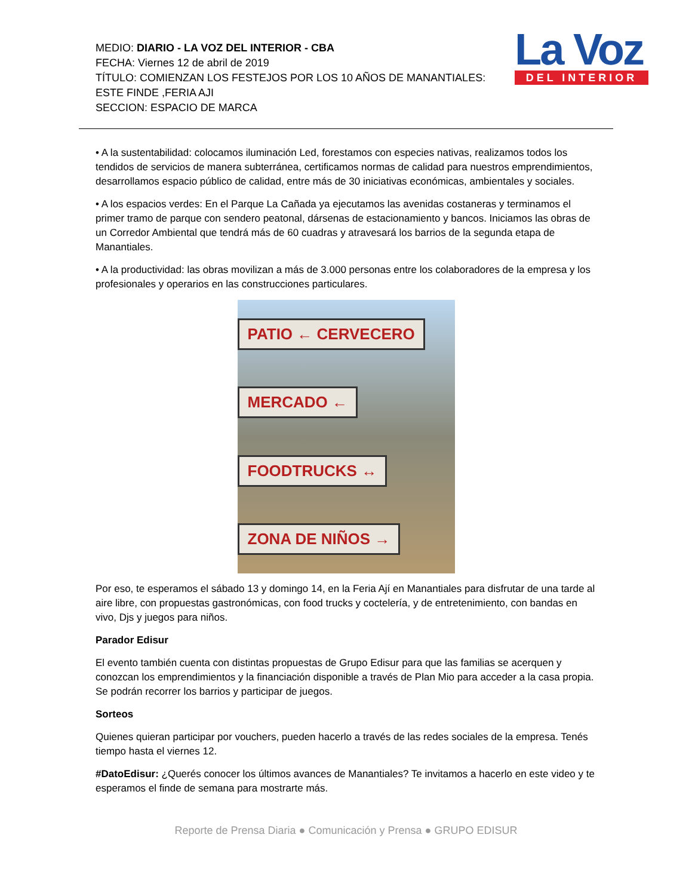MEDIO: DIARIO - LA VOZ DEL INTERIOR - CBA
FECHA: Viernes 12 de abril de 2019
TÍTULO: COMIENZAN LOS FESTEJOS POR LOS 10 AÑOS DE MANANTIALES: ESTE FINDE ,FERIA AJI
SECCION: ESPACIO DE MARCA
La Voz
DEL INTERIOR
• A la sustentabilidad: colocamos iluminación Led, forestamos con especies nativas, realizamos todos los tendidos de servicios de manera subterránea, certificamos normas de calidad para nuestros emprendimientos, desarrollamos espacio público de calidad, entre más de 30 iniciativas económicas, ambientales y sociales.
• A los espacios verdes: En el Parque La Cañada ya ejecutamos las avenidas costaneras y terminamos el primer tramo de parque con sendero peatonal, dársenas de estacionamiento y bancos. Iniciamos las obras de un Corredor Ambiental que tendrá más de 60 cuadras y atravesará los barrios de la segunda etapa de Manantiales.
• A la productividad: las obras movilizan a más de 3.000 personas entre los colaboradores de la empresa y los profesionales y operarios en las construcciones particulares.
PATIO ← CERVECERO
MERCADO ←
FOODTRUCKS ↔
ZONA DE NIÑOS →
Por eso, te esperamos el sábado 13 y domingo 14, en la Feria Ají en Manantiales para disfrutar de una tarde al aire libre, con propuestas gastronómicas, con food trucks y coctelería, y de entretenimiento, con bandas en vivo, Djs y juegos para niños.
Parador Edisur
El evento también cuenta con distintas propuestas de Grupo Edisur para que las familias se acerquen y conozcan los emprendimientos y la financiación disponible a través de Plan Mio para acceder a la casa propia. Se podrán recorrer los barrios y participar de juegos.
Sorteos
Quienes quieran participar por vouchers, pueden hacerlo a través de las redes sociales de la empresa. Tenés tiempo hasta el viernes 12.
#DatoEdisur: ¿Querés conocer los últimos avances de Manantiales? Te invitamos a hacerlo en este video y te esperamos el finde de semana para mostrarte más.
Reporte de Prensa Diaria ● Comunicación y Prensa ● GRUPO EDISUR